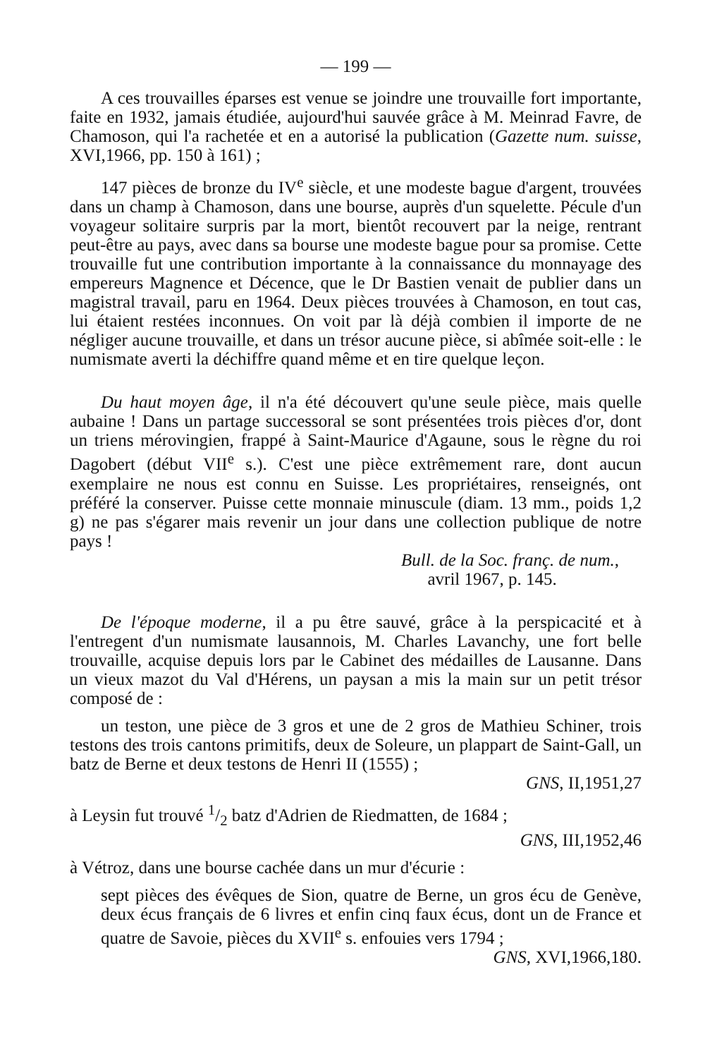— 199 —
A ces trouvailles éparses est venue se joindre une trouvaille fort importante, faite en 1932, jamais étudiée, aujourd'hui sauvée grâce à M. Meinrad Favre, de Chamoson, qui l'a rachetée et en a autorisé la publication (Gazette num. suisse, XVI,1966, pp. 150 à 161) ;
147 pièces de bronze du IV<sup>e</sup> siècle, et une modeste bague d'argent, trouvées dans un champ à Chamoson, dans une bourse, auprès d'un squelette. Pécule d'un voyageur solitaire surpris par la mort, bientôt recouvert par la neige, rentrant peut-être au pays, avec dans sa bourse une modeste bague pour sa promise. Cette trouvaille fut une contribution importante à la connaissance du monnayage des empereurs Magnence et Décence, que le Dr Bastien venait de publier dans un magistral travail, paru en 1964. Deux pièces trouvées à Chamoson, en tout cas, lui étaient restées inconnues. On voit par là déjà combien il importe de ne négliger aucune trouvaille, et dans un trésor aucune pièce, si abîmée soit-elle : le numismate averti la déchiffre quand même et en tire quelque leçon.
Du haut moyen âge, il n'a été découvert qu'une seule pièce, mais quelle aubaine ! Dans un partage successoral se sont présentées trois pièces d'or, dont un triens mérovingien, frappé à Saint-Maurice d'Agaune, sous le règne du roi Dagobert (début VII<sup>e</sup> s.). C'est une pièce extrêmement rare, dont aucun exemplaire ne nous est connu en Suisse. Les propriétaires, renseignés, ont préféré la conserver. Puisse cette monnaie minuscule (diam. 13 mm., poids 1,2 g) ne pas s'égarer mais revenir un jour dans une collection publique de notre pays !
Bull. de la Soc. franç. de num.,
avril 1967, p. 145.
De l'époque moderne, il a pu être sauvé, grâce à la perspicacité et à l'entregent d'un numismate lausannois, M. Charles Lavanchy, une fort belle trouvaille, acquise depuis lors par le Cabinet des médailles de Lausanne. Dans un vieux mazot du Val d'Hérens, un paysan a mis la main sur un petit trésor composé de :
un teston, une pièce de 3 gros et une de 2 gros de Mathieu Schiner, trois testons des trois cantons primitifs, deux de Soleure, un plappart de Saint-Gall, un batz de Berne et deux testons de Henri II (1555) ;
GNS, II,1951,27
à Leysin fut trouvé 1/2 batz d'Adrien de Riedmatten, de 1684 ;
GNS, III,1952,46
à Vétroz, dans une bourse cachée dans un mur d'écurie :
sept pièces des évêques de Sion, quatre de Berne, un gros écu de Genève, deux écus français de 6 livres et enfin cinq faux écus, dont un de France et quatre de Savoie, pièces du XVII<sup>e</sup> s. enfouies vers 1794 ; GNS, XVI,1966,180.